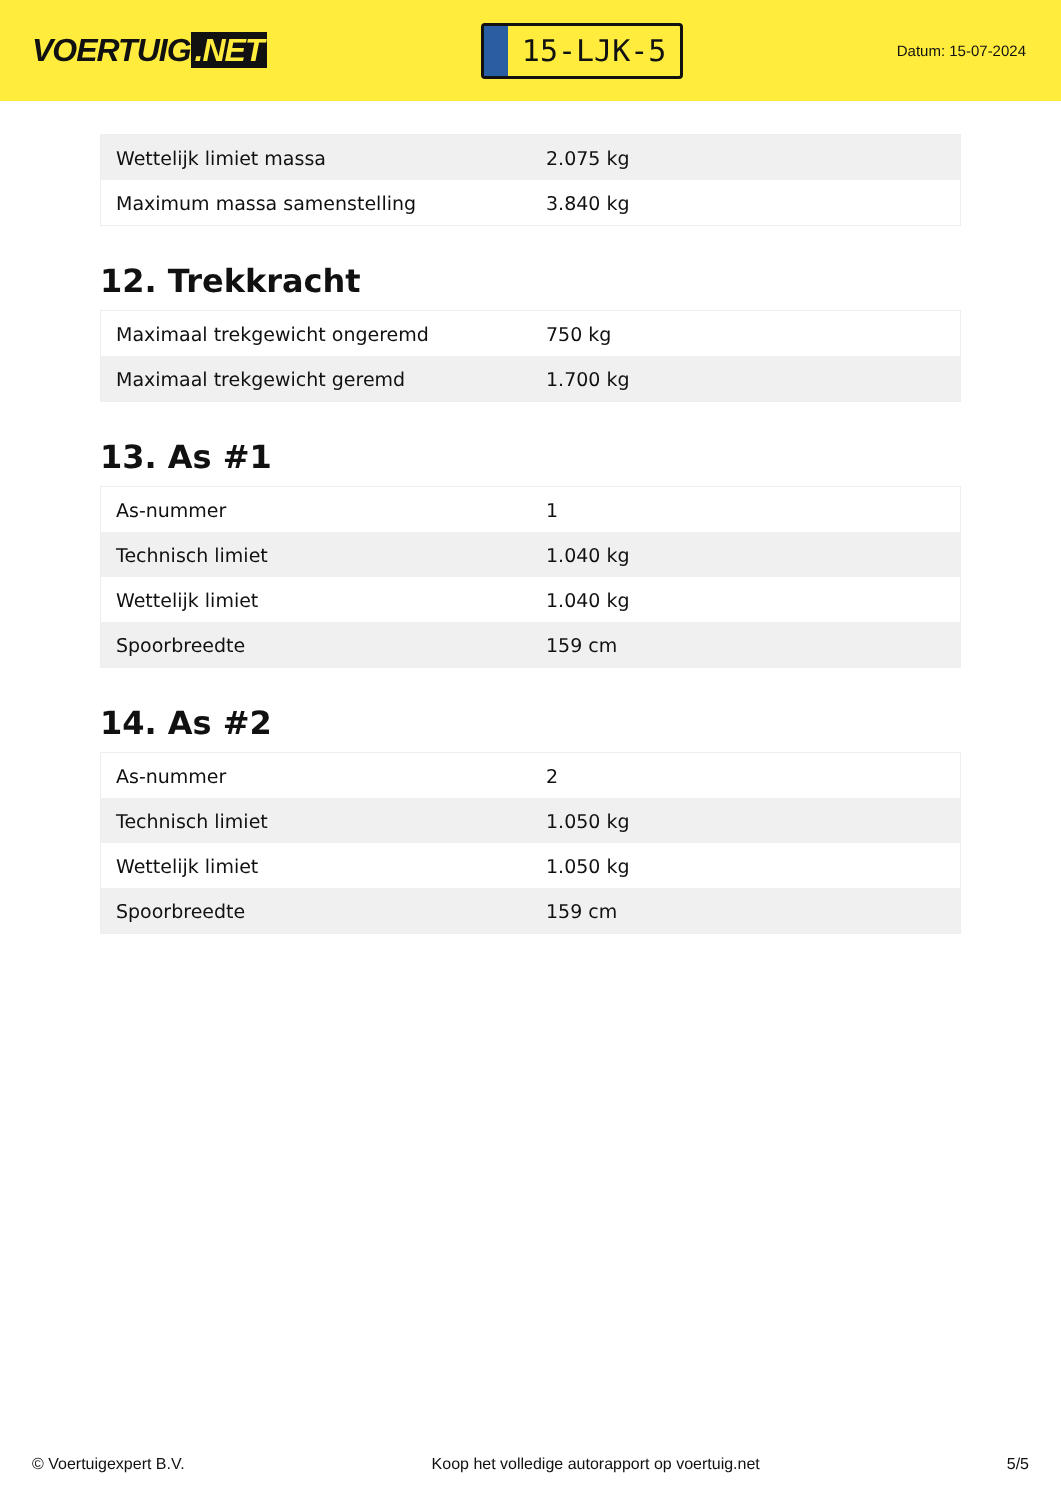VOERTUIG.NET
15-LJK-5
Datum: 15-07-2024
| Wettelijk limiet massa | 2.075 kg |
| Maximum massa samenstelling | 3.840 kg |
12. Trekkracht
| Maximaal trekgewicht ongeremd | 750 kg |
| Maximaal trekgewicht geremd | 1.700 kg |
13. As #1
| As-nummer | 1 |
| Technisch limiet | 1.040 kg |
| Wettelijk limiet | 1.040 kg |
| Spoorbreedte | 159 cm |
14. As #2
| As-nummer | 2 |
| Technisch limiet | 1.050 kg |
| Wettelijk limiet | 1.050 kg |
| Spoorbreedte | 159 cm |
© Voertuigexpert B.V. Koop het volledige autorapport op voertuig.net 5/5